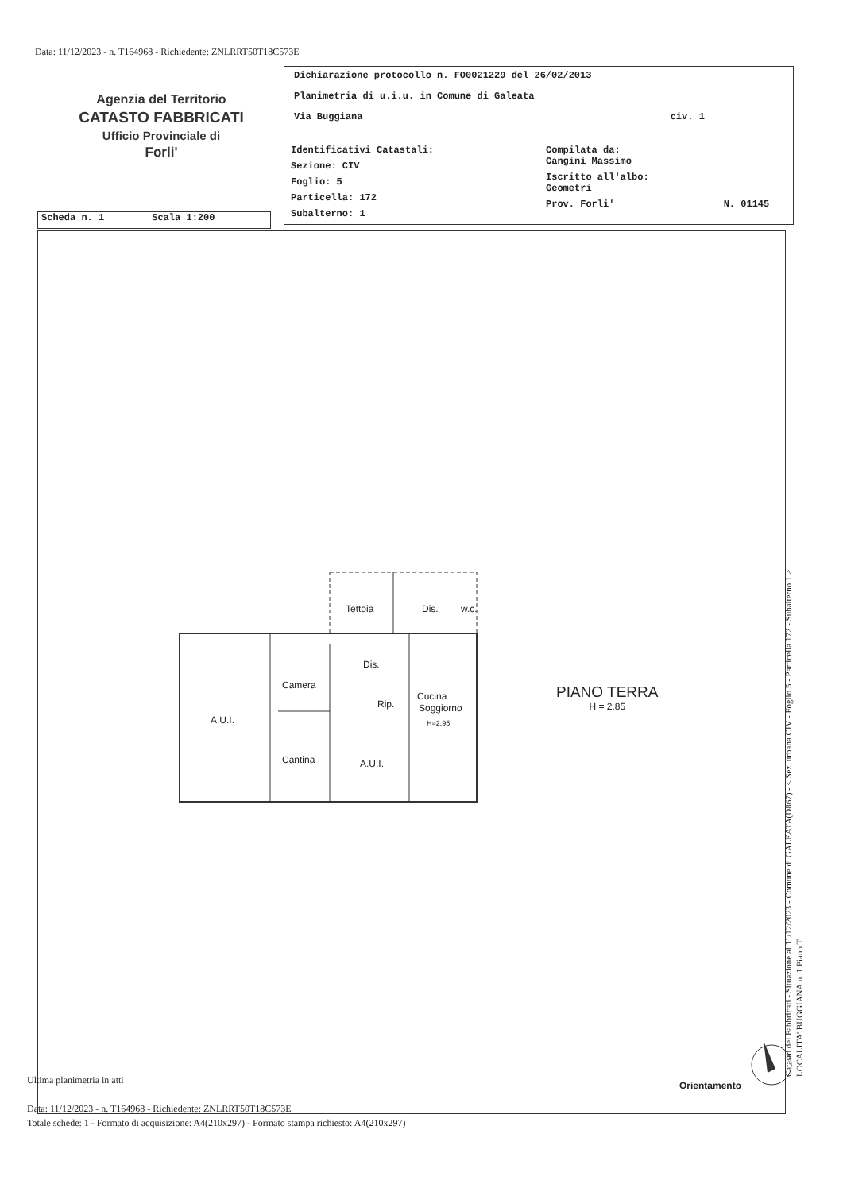Data: 11/12/2023 - n. T164968 - Richiedente: ZNLRRT50T18C573E
Agenzia del Territorio
CATASTO FABBRICATI
Ufficio Provinciale di
Forli'
Dichiarazione protocollo n. FO0021229 del 26/02/2013
Planimetria di u.i.u. in Comune di Galeata
Via Buggiana civ. 1
Identificativi Catastali:
Sezione: CIV
Foglio: 5
Particella: 172
Subalterno: 1
Compilata da:
Cangini Massimo
Iscritto all'albo:
Geometri
Prov. Forli' N. 01145
Scheda n. 1 Scala 1:200
Tettoia
Dis.
w.c.
Camera
Dis.
Rip.
Cucina
Soggiorno
H=2.95
A.U.I.
Cantina
A.U.I.
PIANO TERRA
H = 2.85
Orientamento
Ultima planimetria in atti
Data: 11/12/2023 - n. T164968 - Richiedente: ZNLRRT50T18C573E
Totale schede: 1 - Formato di acquisizione: A4(210x297) - Formato stampa richiesto: A4(210x297)
Catasto dei Fabbricati - Situazione al 11/12/2023 - Comune di GALEATA(D867) - < Sez. urbana CIV - Foglio 5 - Particella 172 - Subalterno 1 >
LOCALITA' BUGGIANA n. 1 Piano T